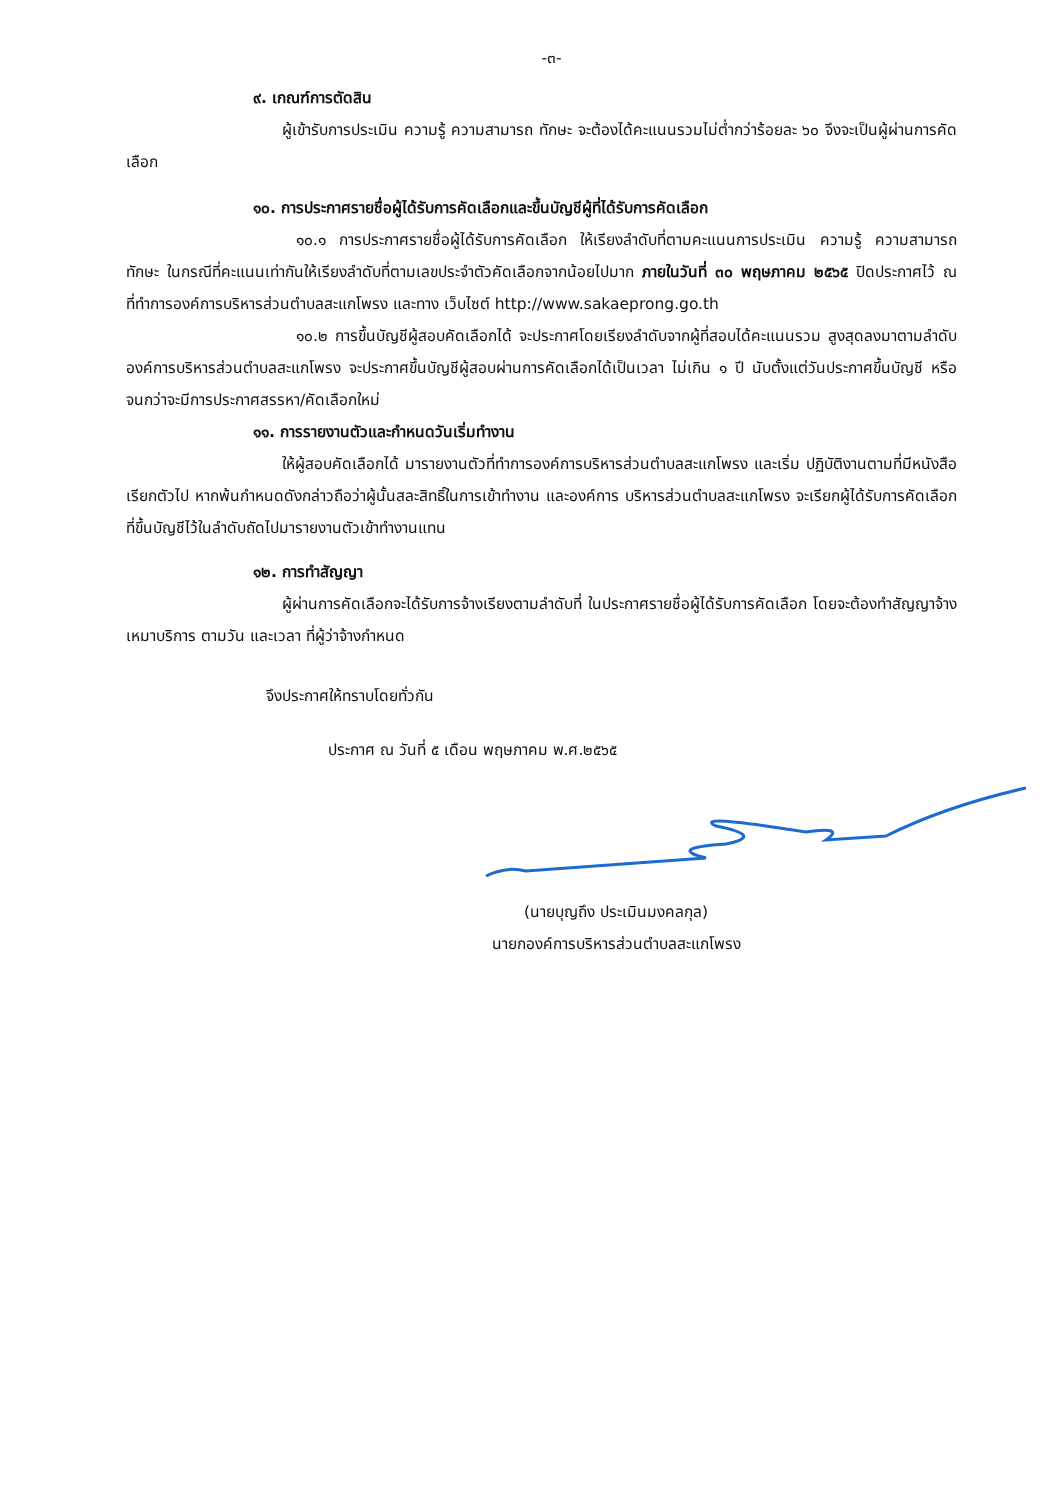-๓-
๙. เกณฑ์การตัดสิน
ผู้เข้ารับการประเมิน ความรู้ ความสามารถ ทักษะ จะต้องได้คะแนนรวมไม่ต่ำกว่าร้อยละ ๖๐ จึงจะเป็นผู้ผ่านการคัดเลือก
๑๐. การประกาศรายชื่อผู้ได้รับการคัดเลือกและขึ้นบัญชีผู้ที่ได้รับการคัดเลือก
๑๐.๑ การประกาศรายชื่อผู้ได้รับการคัดเลือก ให้เรียงลำดับที่ตามคะแนนการประเมิน ความรู้ ความสามารถ ทักษะ ในกรณีที่คะแนนเท่ากันให้เรียงลำดับที่ตามเลขประจำตัวคัดเลือกจากน้อยไปมาก ภายในวันที่ ๓๐ พฤษภาคม ๒๕๖๕ ปิดประกาศไว้ ณ ที่ทำการองค์การบริหารส่วนตำบลสะแกโพรง และทาง เว็บไซต์ http://www.sakaeprong.go.th
๑๐.๒ การขึ้นบัญชีผู้สอบคัดเลือกได้ จะประกาศโดยเรียงลำดับจากผู้ที่สอบได้คะแนนรวม สูงสุดลงมาตามลำดับ องค์การบริหารส่วนตำบลสะแกโพรง จะประกาศขึ้นบัญชีผู้สอบผ่านการคัดเลือกได้เป็นเวลา ไม่เกิน ๑ ปี นับตั้งแต่วันประกาศขึ้นบัญชี หรือจนกว่าจะมีการประกาศสรรหา/คัดเลือกใหม่
๑๑. การรายงานตัวและกำหนดวันเริ่มทำงาน
ให้ผู้สอบคัดเลือกได้ มารายงานตัวที่ทำการองค์การบริหารส่วนตำบลสะแกโพรง และเริ่ม ปฏิบัติงานตามที่มีหนังสือเรียกตัวไป หากพ้นกำหนดดังกล่าวถือว่าผู้นั้นสละสิทธิ์ในการเข้าทำงาน และองค์การ บริหารส่วนตำบลสะแกโพรง จะเรียกผู้ได้รับการคัดเลือกที่ขึ้นบัญชีไว้ในลำดับถัดไปมารายงานตัวเข้าทำงานแทน
๑๒. การทำสัญญา
ผู้ผ่านการคัดเลือกจะได้รับการจ้างเรียงตามลำดับที่ ในประกาศรายชื่อผู้ได้รับการคัดเลือก โดยจะต้องทำสัญญาจ้างเหมาบริการ ตามวัน และเวลา ที่ผู้ว่าจ้างกำหนด
จึงประกาศให้ทราบโดยทั่วกัน
ประกาศ ณ วันที่ ๕ เดือน พฤษภาคม พ.ศ.๒๕๖๕
(นายบุญถึง ประเมินมงคลกุล)
นายกองค์การบริหารส่วนตำบลสะแกโพรง